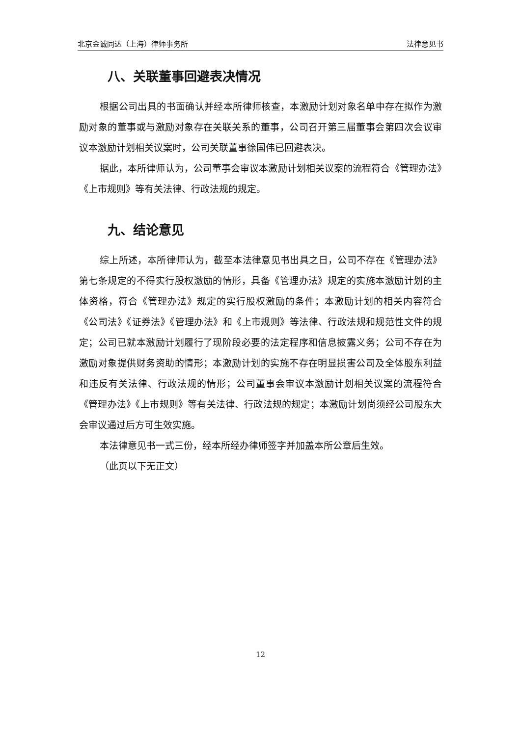北京金诚同达（上海）律师事务所 法律意见书
八、关联董事回避表决情况
根据公司出具的书面确认并经本所律师核查，本激励计划对象名单中存在拟作为激励对象的董事或与激励对象存在关联关系的董事，公司召开第三届董事会第四次会议审议本激励计划相关议案时，公司关联董事徐国伟已回避表决。
据此，本所律师认为，公司董事会审议本激励计划相关议案的流程符合《管理办法》《上市规则》等有关法律、行政法规的规定。
九、结论意见
综上所述，本所律师认为，截至本法律意见书出具之日，公司不存在《管理办法》第七条规定的不得实行股权激励的情形，具备《管理办法》规定的实施本激励计划的主体资格，符合《管理办法》规定的实行股权激励的条件；本激励计划的相关内容符合《公司法》《证券法》《管理办法》和《上市规则》等法律、行政法规和规范性文件的规定；公司已就本激励计划履行了现阶段必要的法定程序和信息披露义务；公司不存在为激励对象提供财务资助的情形；本激励计划的实施不存在明显损害公司及全体股东利益和违反有关法律、行政法规的情形；公司董事会审议本激励计划相关议案的流程符合《管理办法》《上市规则》等有关法律、行政法规的规定；本激励计划尚须经公司股东大会审议通过后方可生效实施。
本法律意见书一式三份，经本所经办律师签字并加盖本所公章后生效。
（此页以下无正文）
12